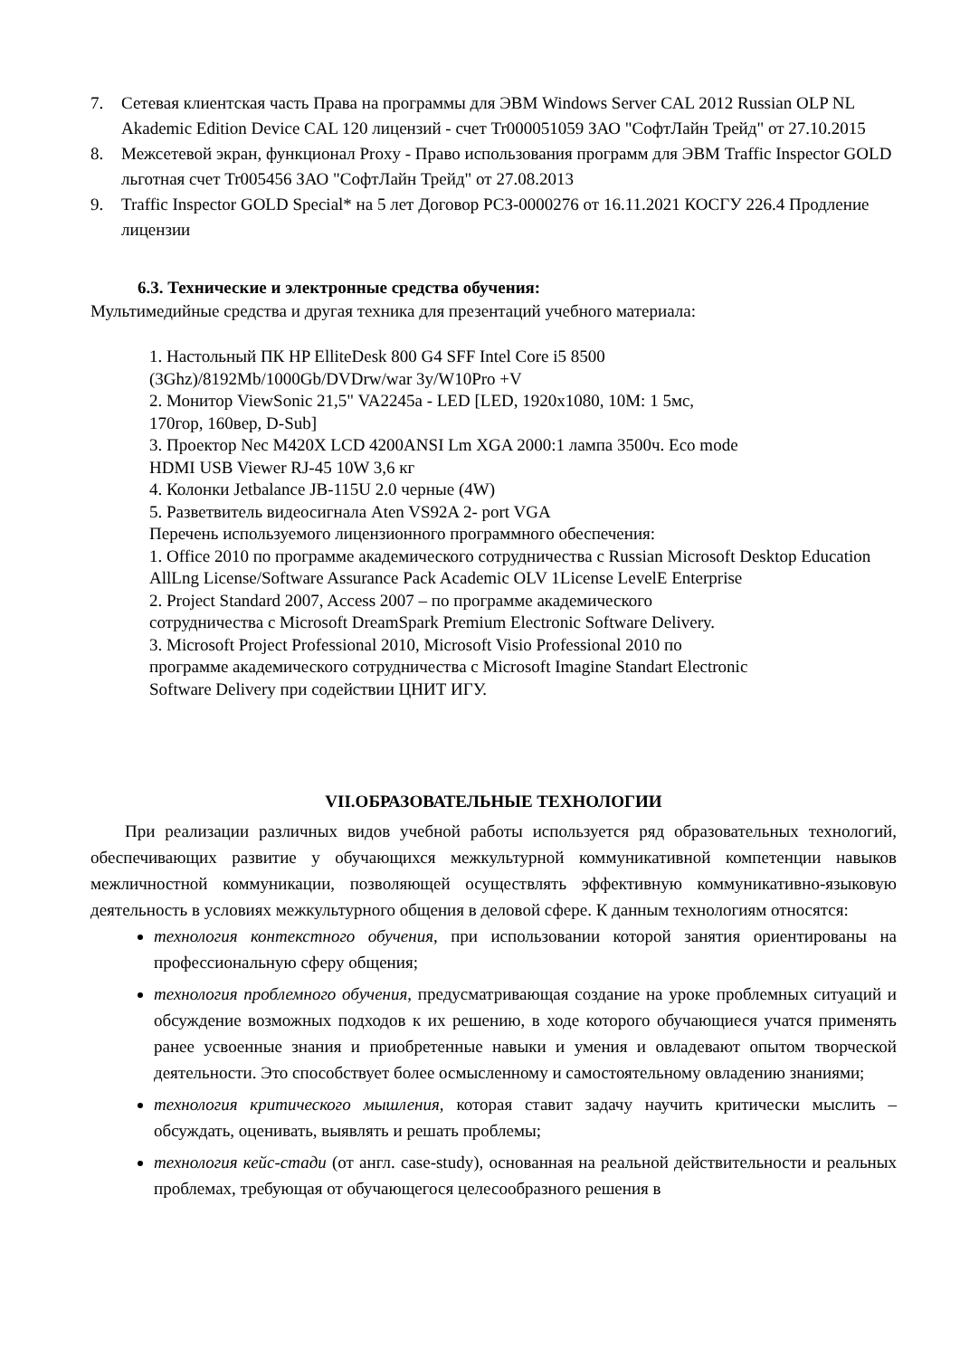7. Сетевая клиентская часть Права на программы для ЭВМ Windows Server CAL 2012 Russian OLP NL Akademic Edition Device CAL 120 лицензий - счет Tr000051059 ЗАО "СофтЛайн Трейд" от 27.10.2015
8. Межсетевой экран, функционал Proxy - Право использования программ для ЭВМ Traffic Inspector GOLD льготная счет Tr005456 ЗАО "СофтЛайн Трейд" от 27.08.2013
9. Traffic Inspector GOLD Special* на 5 лет Договор РСЗ-0000276 от 16.11.2021 КОСГУ 226.4 Продление лицензии
6.3. Технические и электронные средства обучения:
Мультимедийные средства и другая техника для презентаций учебного материала:
1. Настольный ПК HP ElliteDesk 800 G4 SFF Intel Core i5 8500
(3Ghz)/8192Mb/1000Gb/DVDrw/war 3y/W10Pro +V
2. Монитор ViewSonic 21,5" VA2245a - LED [LED, 1920x1080, 10M: 1 5мс,
170гор, 160вер, D-Sub]
3. Проектор Nec M420X LCD 4200ANSI Lm XGA 2000:1 лампа 3500ч. Eco mode
HDMI USB Viewer RJ-45 10W 3,6 кг
4. Колонки Jetbalance JB-115U 2.0 черные (4W)
5. Разветвитель видеосигнала Aten VS92A 2- port VGA
Перечень используемого лицензионного программного обеспечения:
1. Office 2010 по программе академического сотрудничества с Russian Microsoft Desktop Education AllLng License/Software Assurance Pack Academic OLV 1License LevelE Enterprise
2. Project Standard 2007, Access 2007 – по программе академического
сотрудничества с Microsoft DreamSpark Premium Electronic Software Delivery.
3. Microsoft Project Professional 2010, Microsoft Visio Professional 2010 по
программе академического сотрудничества с Microsoft Imagine Standart Electronic
Software Delivery при содействии ЦНИТ ИГУ.
VII.ОБРАЗОВАТЕЛЬНЫЕ ТЕХНОЛОГИИ
При реализации различных видов учебной работы используется ряд образовательных технологий, обеспечивающих развитие у обучающихся межкультурной коммуникативной компетенции навыков межличностной коммуникации, позволяющей осуществлять эффективную коммуникативно-языковую деятельность в условиях межкультурного общения в деловой сфере. К данным технологиям относятся:
технология контекстного обучения, при использовании которой занятия ориентированы на профессиональную сферу общения;
технология проблемного обучения, предусматривающая создание на уроке проблемных ситуаций и обсуждение возможных подходов к их решению, в ходе которого обучающиеся учатся применять ранее усвоенные знания и приобретенные навыки и умения и овладевают опытом творческой деятельности. Это способствует более осмысленному и самостоятельному овладению знаниями;
технология критического мышления, которая ставит задачу научить критически мыслить – обсуждать, оценивать, выявлять и решать проблемы;
технология кейс-стади (от англ. case-study), основанная на реальной действительности и реальных проблемах, требующая от обучающегося целесообразного решения в